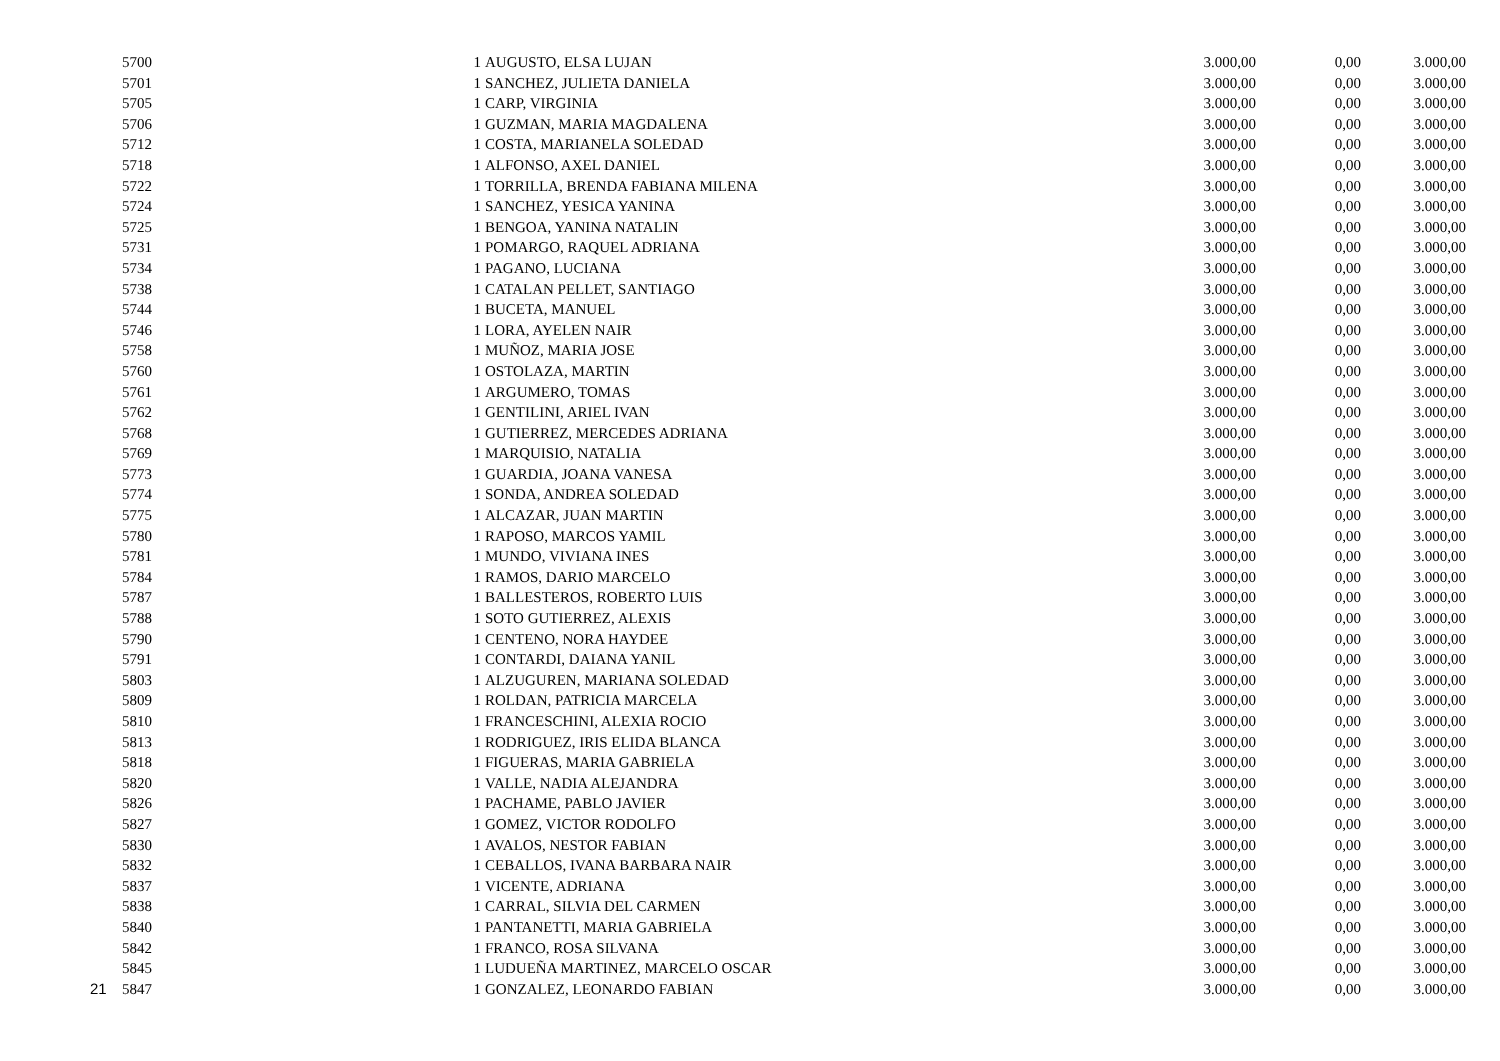| | 5700 | 1 | AUGUSTO, ELSA LUJAN | 3.000,00 | 0,00 | 3.000,00 |
| | 5701 | 1 | SANCHEZ, JULIETA DANIELA | 3.000,00 | 0,00 | 3.000,00 |
| | 5705 | 1 | CARP, VIRGINIA | 3.000,00 | 0,00 | 3.000,00 |
| | 5706 | 1 | GUZMAN, MARIA MAGDALENA | 3.000,00 | 0,00 | 3.000,00 |
| | 5712 | 1 | COSTA, MARIANELA SOLEDAD | 3.000,00 | 0,00 | 3.000,00 |
| | 5718 | 1 | ALFONSO, AXEL DANIEL | 3.000,00 | 0,00 | 3.000,00 |
| | 5722 | 1 | TORRILLA, BRENDA FABIANA MILENA | 3.000,00 | 0,00 | 3.000,00 |
| | 5724 | 1 | SANCHEZ, YESICA YANINA | 3.000,00 | 0,00 | 3.000,00 |
| | 5725 | 1 | BENGOA, YANINA NATALIN | 3.000,00 | 0,00 | 3.000,00 |
| | 5731 | 1 | POMARGO, RAQUEL ADRIANA | 3.000,00 | 0,00 | 3.000,00 |
| | 5734 | 1 | PAGANO, LUCIANA | 3.000,00 | 0,00 | 3.000,00 |
| | 5738 | 1 | CATALAN PELLET, SANTIAGO | 3.000,00 | 0,00 | 3.000,00 |
| | 5744 | 1 | BUCETA, MANUEL | 3.000,00 | 0,00 | 3.000,00 |
| | 5746 | 1 | LORA, AYELEN NAIR | 3.000,00 | 0,00 | 3.000,00 |
| | 5758 | 1 | MUÑOZ, MARIA JOSE | 3.000,00 | 0,00 | 3.000,00 |
| | 5760 | 1 | OSTOLAZA, MARTIN | 3.000,00 | 0,00 | 3.000,00 |
| | 5761 | 1 | ARGUMERO, TOMAS | 3.000,00 | 0,00 | 3.000,00 |
| | 5762 | 1 | GENTILINI, ARIEL IVAN | 3.000,00 | 0,00 | 3.000,00 |
| | 5768 | 1 | GUTIERREZ, MERCEDES ADRIANA | 3.000,00 | 0,00 | 3.000,00 |
| | 5769 | 1 | MARQUISIO, NATALIA | 3.000,00 | 0,00 | 3.000,00 |
| | 5773 | 1 | GUARDIA, JOANA VANESA | 3.000,00 | 0,00 | 3.000,00 |
| | 5774 | 1 | SONDA, ANDREA SOLEDAD | 3.000,00 | 0,00 | 3.000,00 |
| | 5775 | 1 | ALCAZAR, JUAN MARTIN | 3.000,00 | 0,00 | 3.000,00 |
| | 5780 | 1 | RAPOSO, MARCOS YAMIL | 3.000,00 | 0,00 | 3.000,00 |
| | 5781 | 1 | MUNDO, VIVIANA INES | 3.000,00 | 0,00 | 3.000,00 |
| | 5784 | 1 | RAMOS, DARIO MARCELO | 3.000,00 | 0,00 | 3.000,00 |
| | 5787 | 1 | BALLESTEROS, ROBERTO LUIS | 3.000,00 | 0,00 | 3.000,00 |
| | 5788 | 1 | SOTO GUTIERREZ, ALEXIS | 3.000,00 | 0,00 | 3.000,00 |
| | 5790 | 1 | CENTENO, NORA HAYDEE | 3.000,00 | 0,00 | 3.000,00 |
| | 5791 | 1 | CONTARDI, DAIANA YANIL | 3.000,00 | 0,00 | 3.000,00 |
| | 5803 | 1 | ALZUGUREN, MARIANA SOLEDAD | 3.000,00 | 0,00 | 3.000,00 |
| | 5809 | 1 | ROLDAN, PATRICIA MARCELA | 3.000,00 | 0,00 | 3.000,00 |
| | 5810 | 1 | FRANCESCHINI, ALEXIA ROCIO | 3.000,00 | 0,00 | 3.000,00 |
| | 5813 | 1 | RODRIGUEZ, IRIS ELIDA BLANCA | 3.000,00 | 0,00 | 3.000,00 |
| | 5818 | 1 | FIGUERAS, MARIA GABRIELA | 3.000,00 | 0,00 | 3.000,00 |
| | 5820 | 1 | VALLE, NADIA ALEJANDRA | 3.000,00 | 0,00 | 3.000,00 |
| | 5826 | 1 | PACHAME, PABLO JAVIER | 3.000,00 | 0,00 | 3.000,00 |
| | 5827 | 1 | GOMEZ, VICTOR RODOLFO | 3.000,00 | 0,00 | 3.000,00 |
| | 5830 | 1 | AVALOS, NESTOR FABIAN | 3.000,00 | 0,00 | 3.000,00 |
| | 5832 | 1 | CEBALLOS, IVANA BARBARA NAIR | 3.000,00 | 0,00 | 3.000,00 |
| | 5837 | 1 | VICENTE, ADRIANA | 3.000,00 | 0,00 | 3.000,00 |
| | 5838 | 1 | CARRAL, SILVIA DEL CARMEN | 3.000,00 | 0,00 | 3.000,00 |
| | 5840 | 1 | PANTANETTI, MARIA GABRIELA | 3.000,00 | 0,00 | 3.000,00 |
| | 5842 | 1 | FRANCO, ROSA SILVANA | 3.000,00 | 0,00 | 3.000,00 |
| | 5845 | 1 | LUDUEÑA MARTINEZ, MARCELO OSCAR | 3.000,00 | 0,00 | 3.000,00 |
| 21 | 5847 | 1 | GONZALEZ, LEONARDO FABIAN | 3.000,00 | 0,00 | 3.000,00 |